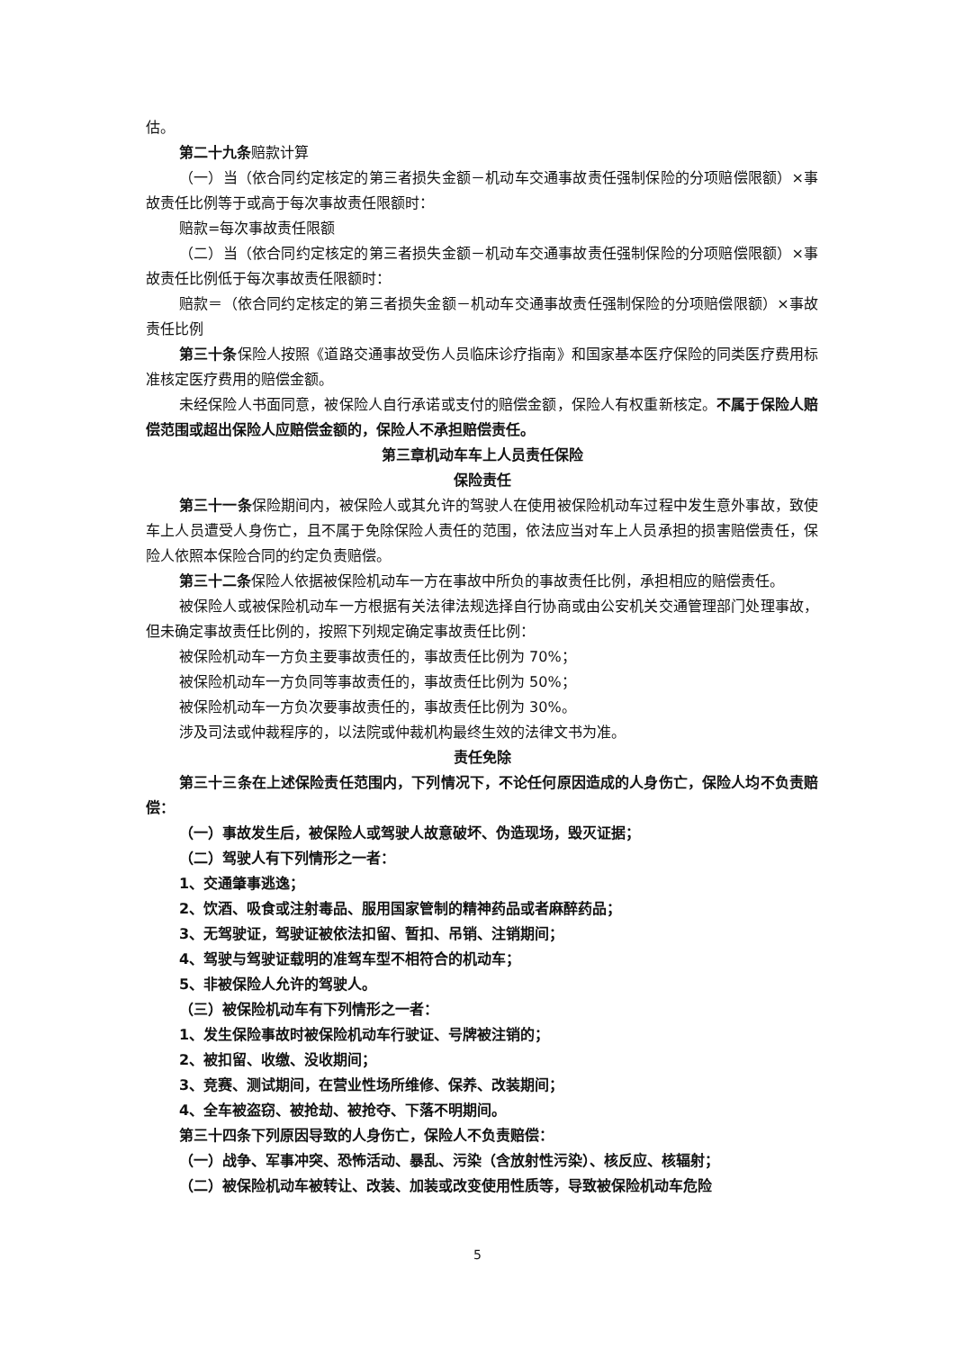估。
第二十九条赔款计算
（一）当（依合同约定核定的第三者损失金额－机动车交通事故责任强制保险的分项赔偿限额）×事故责任比例等于或高于每次事故责任限额时：
赔款=每次事故责任限额
（二）当（依合同约定核定的第三者损失金额－机动车交通事故责任强制保险的分项赔偿限额）×事故责任比例低于每次事故责任限额时：
赔款＝（依合同约定核定的第三者损失金额－机动车交通事故责任强制保险的分项赔偿限额）×事故责任比例
第三十条保险人按照《道路交通事故受伤人员临床诊疗指南》和国家基本医疗保险的同类医疗费用标准核定医疗费用的赔偿金额。
未经保险人书面同意，被保险人自行承诺或支付的赔偿金额，保险人有权重新核定。不属于保险人赔偿范围或超出保险人应赔偿金额的，保险人不承担赔偿责任。
第三章机动车车上人员责任保险
保险责任
第三十一条保险期间内，被保险人或其允许的驾驶人在使用被保险机动车过程中发生意外事故，致使车上人员遭受人身伤亡，且不属于免除保险人责任的范围，依法应当对车上人员承担的损害赔偿责任，保险人依照本保险合同的约定负责赔偿。
第三十二条保险人依据被保险机动车一方在事故中所负的事故责任比例，承担相应的赔偿责任。
被保险人或被保险机动车一方根据有关法律法规选择自行协商或由公安机关交通管理部门处理事故，但未确定事故责任比例的，按照下列规定确定事故责任比例：
被保险机动车一方负主要事故责任的，事故责任比例为 70%；
被保险机动车一方负同等事故责任的，事故责任比例为 50%；
被保险机动车一方负次要事故责任的，事故责任比例为 30%。
涉及司法或仲裁程序的，以法院或仲裁机构最终生效的法律文书为准。
责任免除
第三十三条在上述保险责任范围内，下列情况下，不论任何原因造成的人身伤亡，保险人均不负责赔偿：
（一）事故发生后，被保险人或驾驶人故意破坏、伪造现场，毁灭证据；
（二）驾驶人有下列情形之一者：
1、交通肇事逃逸；
2、饮酒、吸食或注射毒品、服用国家管制的精神药品或者麻醉药品；
3、无驾驶证，驾驶证被依法扣留、暂扣、吊销、注销期间；
4、驾驶与驾驶证载明的准驾车型不相符合的机动车；
5、非被保险人允许的驾驶人。
（三）被保险机动车有下列情形之一者：
1、发生保险事故时被保险机动车行驶证、号牌被注销的；
2、被扣留、收缴、没收期间；
3、竞赛、测试期间，在营业性场所维修、保养、改装期间；
4、全车被盗窃、被抢劫、被抢夺、下落不明期间。
第三十四条下列原因导致的人身伤亡，保险人不负责赔偿：
（一）战争、军事冲突、恐怖活动、暴乱、污染（含放射性污染）、核反应、核辐射；
（二）被保险机动车被转让、改装、加装或改变使用性质等，导致被保险机动车危险
5